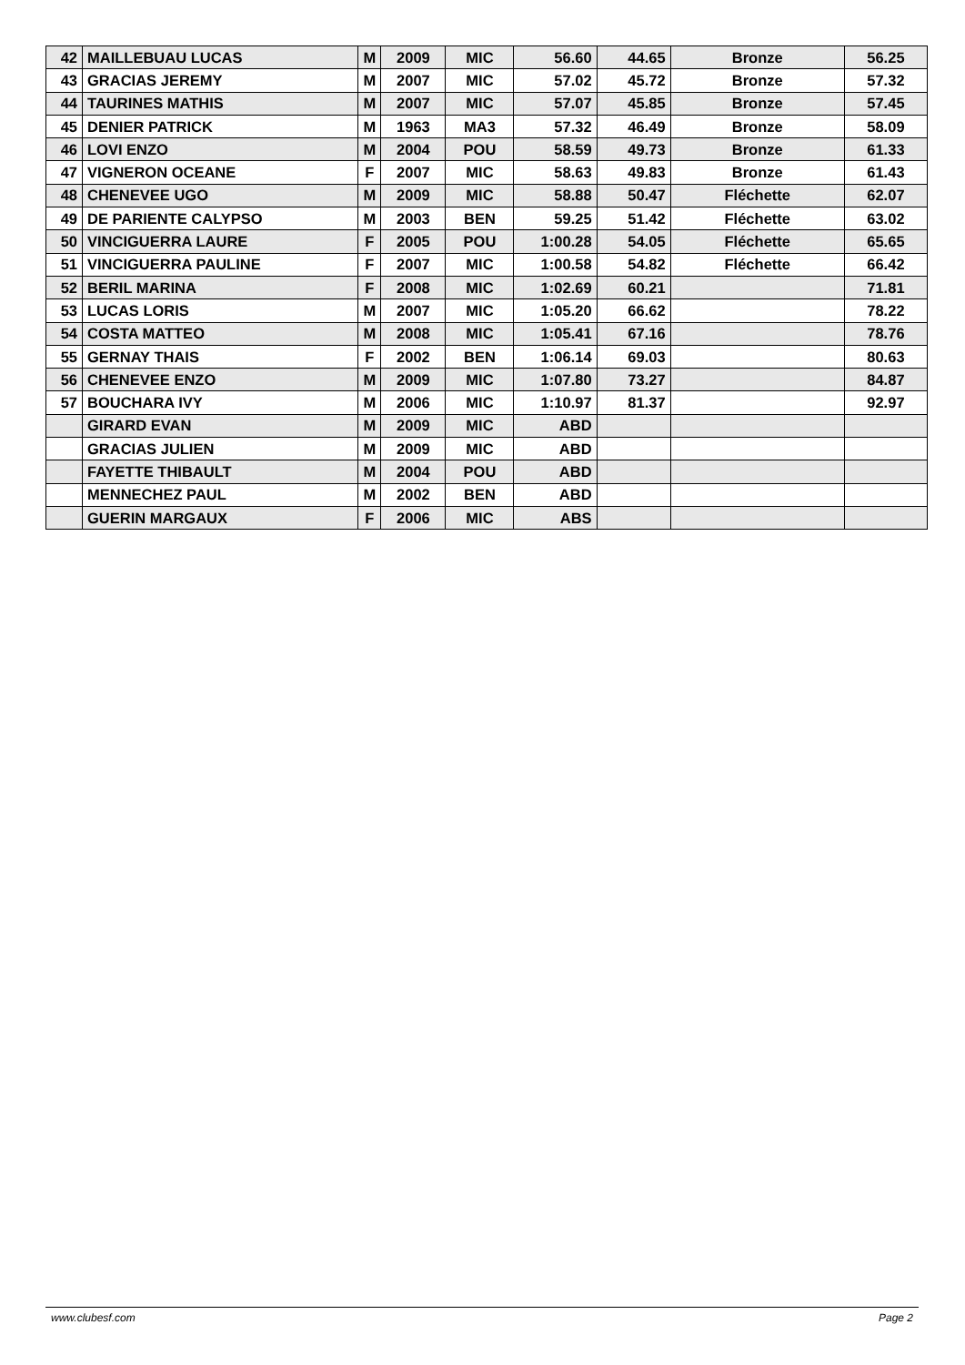| 42 | MAILLEBUAU LUCAS | M | 2009 | MIC | 56.60 | 44.65 | Bronze | 56.25 |
| 43 | GRACIAS JEREMY | M | 2007 | MIC | 57.02 | 45.72 | Bronze | 57.32 |
| 44 | TAURINES MATHIS | M | 2007 | MIC | 57.07 | 45.85 | Bronze | 57.45 |
| 45 | DENIER PATRICK | M | 1963 | MA3 | 57.32 | 46.49 | Bronze | 58.09 |
| 46 | LOVI ENZO | M | 2004 | POU | 58.59 | 49.73 | Bronze | 61.33 |
| 47 | VIGNERON OCEANE | F | 2007 | MIC | 58.63 | 49.83 | Bronze | 61.43 |
| 48 | CHENEVEE UGO | M | 2009 | MIC | 58.88 | 50.47 | Fléchette | 62.07 |
| 49 | DE PARIENTE CALYPSO | M | 2003 | BEN | 59.25 | 51.42 | Fléchette | 63.02 |
| 50 | VINCIGUERRA LAURE | F | 2005 | POU | 1:00.28 | 54.05 | Fléchette | 65.65 |
| 51 | VINCIGUERRA PAULINE | F | 2007 | MIC | 1:00.58 | 54.82 | Fléchette | 66.42 |
| 52 | BERIL MARINA | F | 2008 | MIC | 1:02.69 | 60.21 | | 71.81 |
| 53 | LUCAS LORIS | M | 2007 | MIC | 1:05.20 | 66.62 | | 78.22 |
| 54 | COSTA MATTEO | M | 2008 | MIC | 1:05.41 | 67.16 | | 78.76 |
| 55 | GERNAY THAIS | F | 2002 | BEN | 1:06.14 | 69.03 | | 80.63 |
| 56 | CHENEVEE ENZO | M | 2009 | MIC | 1:07.80 | 73.27 | | 84.87 |
| 57 | BOUCHARA IVY | M | 2006 | MIC | 1:10.97 | 81.37 | | 92.97 |
| | GIRARD EVAN | M | 2009 | MIC | ABD | | | |
| | GRACIAS JULIEN | M | 2009 | MIC | ABD | | | |
| | FAYETTE THIBAULT | M | 2004 | POU | ABD | | | |
| | MENNECHEZ PAUL | M | 2002 | BEN | ABD | | | |
| | GUERIN MARGAUX | F | 2006 | MIC | ABS | | | |
www.clubesf.com Page 2